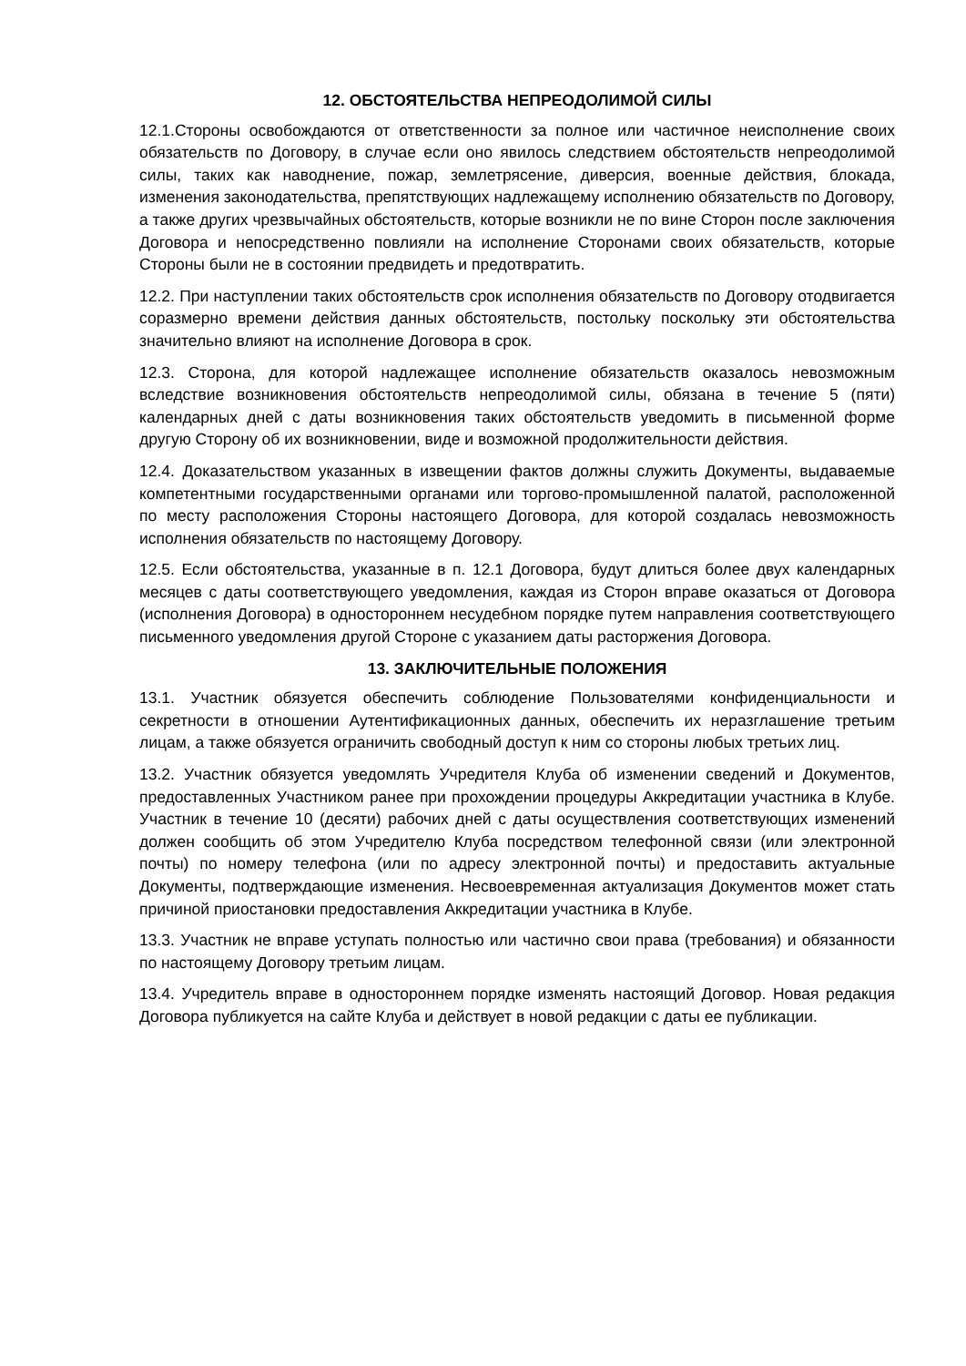12. ОБСТОЯТЕЛЬСТВА НЕПРЕОДОЛИМОЙ СИЛЫ
12.1.Стороны освобождаются от ответственности за полное или частичное неисполнение своих обязательств по Договору, в случае если оно явилось следствием обстоятельств непреодолимой силы, таких как наводнение, пожар, землетрясение, диверсия, военные действия, блокада, изменения законодательства, препятствующих надлежащему исполнению обязательств по Договору, а также других чрезвычайных обстоятельств, которые возникли не по вине Сторон после заключения Договора и непосредственно повлияли на исполнение Сторонами своих обязательств, которые Стороны были не в состоянии предвидеть и предотвратить.
12.2. При наступлении таких обстоятельств срок исполнения обязательств по Договору отодвигается соразмерно времени действия данных обстоятельств, постольку поскольку эти обстоятельства значительно влияют на исполнение Договора в срок.
12.3. Сторона, для которой надлежащее исполнение обязательств оказалось невозможным вследствие возникновения обстоятельств непреодолимой силы, обязана в течение 5 (пяти) календарных дней с даты возникновения таких обстоятельств уведомить в письменной форме другую Сторону об их возникновении, виде и возможной продолжительности действия.
12.4. Доказательством указанных в извещении фактов должны служить Документы, выдаваемые компетентными государственными органами или торгово-промышленной палатой, расположенной по месту расположения Стороны настоящего Договора, для которой создалась невозможность исполнения обязательств по настоящему Договору.
12.5. Если обстоятельства, указанные в п. 12.1 Договора, будут длиться более двух календарных месяцев с даты соответствующего уведомления, каждая из Сторон вправе оказаться от Договора (исполнения Договора) в одностороннем несудебном порядке путем направления соответствующего письменного уведомления другой Стороне с указанием даты расторжения Договора.
13. ЗАКЛЮЧИТЕЛЬНЫЕ ПОЛОЖЕНИЯ
13.1. Участник обязуется обеспечить соблюдение Пользователями конфиденциальности и секретности в отношении Аутентификационных данных, обеспечить их неразглашение третьим лицам, а также обязуется ограничить свободный доступ к ним со стороны любых третьих лиц.
13.2. Участник обязуется уведомлять Учредителя Клуба об изменении сведений и Документов, предоставленных Участником ранее при прохождении процедуры Аккредитации участника в Клубе. Участник в течение 10 (десяти) рабочих дней с даты осуществления соответствующих изменений должен сообщить об этом Учредителю Клуба посредством телефонной связи (или электронной почты) по номеру телефона (или по адресу электронной почты) и предоставить актуальные Документы, подтверждающие изменения. Несвоевременная актуализация Документов может стать причиной приостановки предоставления Аккредитации участника в Клубе.
13.3. Участник не вправе уступать полностью или частично свои права (требования) и обязанности по настоящему Договору третьим лицам.
13.4. Учредитель вправе в одностороннем порядке изменять настоящий Договор. Новая редакция Договора публикуется на сайте Клуба и действует в новой редакции с даты ее публикации.